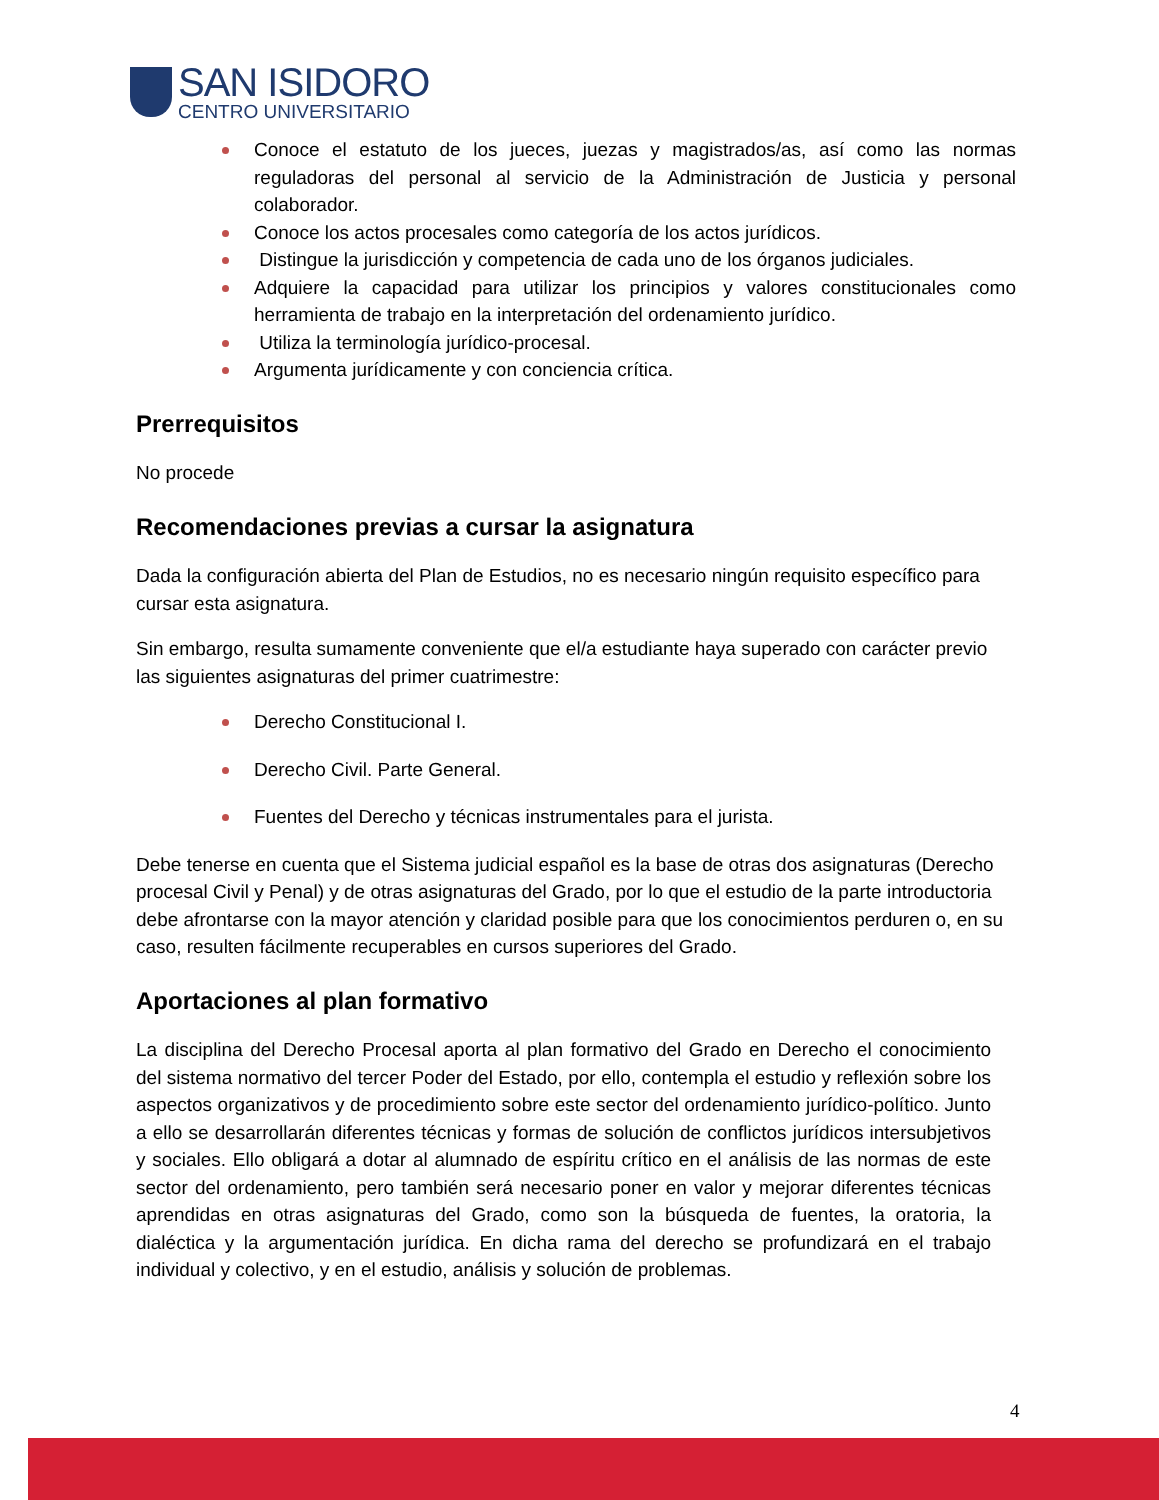SAN ISIDORO
CENTRO UNIVERSITARIO
Conoce el estatuto de los jueces, juezas y magistrados/as, así como las normas reguladoras del personal al servicio de la Administración de Justicia y personal colaborador.
Conoce los actos procesales como categoría de los actos jurídicos.
Distingue la jurisdicción y competencia de cada uno de los órganos judiciales.
Adquiere la capacidad para utilizar los principios y valores constitucionales como herramienta de trabajo en la interpretación del ordenamiento jurídico.
Utiliza la terminología jurídico-procesal.
Argumenta jurídicamente y con conciencia crítica.
Prerrequisitos
No procede
Recomendaciones previas a cursar la asignatura
Dada la configuración abierta del Plan de Estudios, no es necesario ningún requisito específico para cursar esta asignatura.
Sin embargo, resulta sumamente conveniente que el/a estudiante haya superado con carácter previo las siguientes asignaturas del primer cuatrimestre:
Derecho Constitucional I.
Derecho Civil. Parte General.
Fuentes del Derecho y técnicas instrumentales para el jurista.
Debe tenerse en cuenta que el Sistema judicial español es la base de otras dos asignaturas (Derecho procesal Civil y Penal) y de otras asignaturas del Grado, por lo que el estudio de la parte introductoria debe afrontarse con la mayor atención y claridad posible para que los conocimientos perduren o, en su caso, resulten fácilmente recuperables en cursos superiores del Grado.
Aportaciones al plan formativo
La disciplina del Derecho Procesal aporta al plan formativo del Grado en Derecho el conocimiento del sistema normativo del tercer Poder del Estado, por ello, contempla el estudio y reflexión sobre los aspectos organizativos y de procedimiento sobre este sector del ordenamiento jurídico-político. Junto a ello se desarrollarán diferentes técnicas y formas de solución de conflictos jurídicos intersubjetivos y sociales. Ello obligará a dotar al alumnado de espíritu crítico en el análisis de las normas de este sector del ordenamiento, pero también será necesario poner en valor y mejorar diferentes técnicas aprendidas en otras asignaturas del Grado, como son la búsqueda de fuentes, la oratoria, la dialéctica y la argumentación jurídica. En dicha rama del derecho se profundizará en el trabajo individual y colectivo, y en el estudio, análisis y solución de problemas.
4